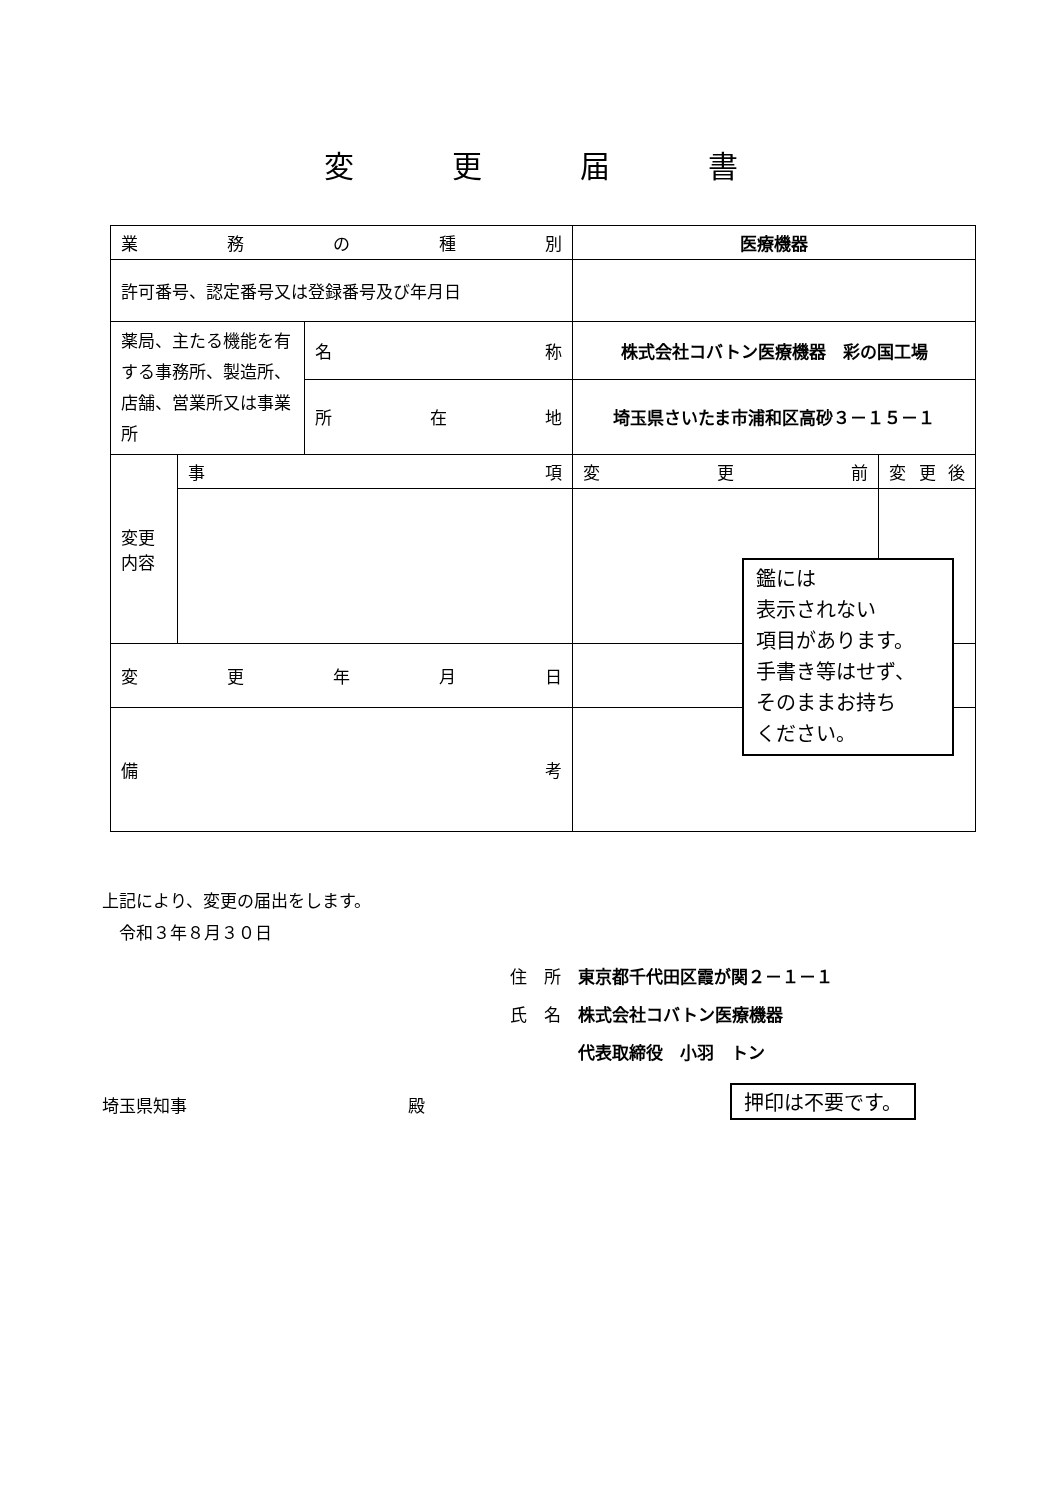変更届書
| 業 務 の 種 別 | | | 医療機器 | |
| 許可番号、認定番号又は登録番号及び年月日 | | | | |
| 薬局、主たる機能を有する事務所、製造所、店舗、営業所又は事業所 | | 名 称 | 株式会社コバトン医療機器 彩の国工場 | |
| | | 所 在 地 | 埼玉県さいたま市浦和区高砂３－１５－１ | |
| 変更 内容 | 事 項 | | 変 更 前 | 変 更 後 |
| 変 更 年 月 日 | | | | |
| 備 考 | | | | |
鑑には
表示されない
項目があります。
手書き等はせず、
そのままお持ち
ください。
上記により、変更の届出をします。
　令和３年８月３０日
住　所　東京都千代田区霞が関２－１－１
氏　名　株式会社コバトン医療機器
　　　　代表取締役　小羽　トン
埼玉県知事　　　　　　　　　　　　　殿
押印は不要です。